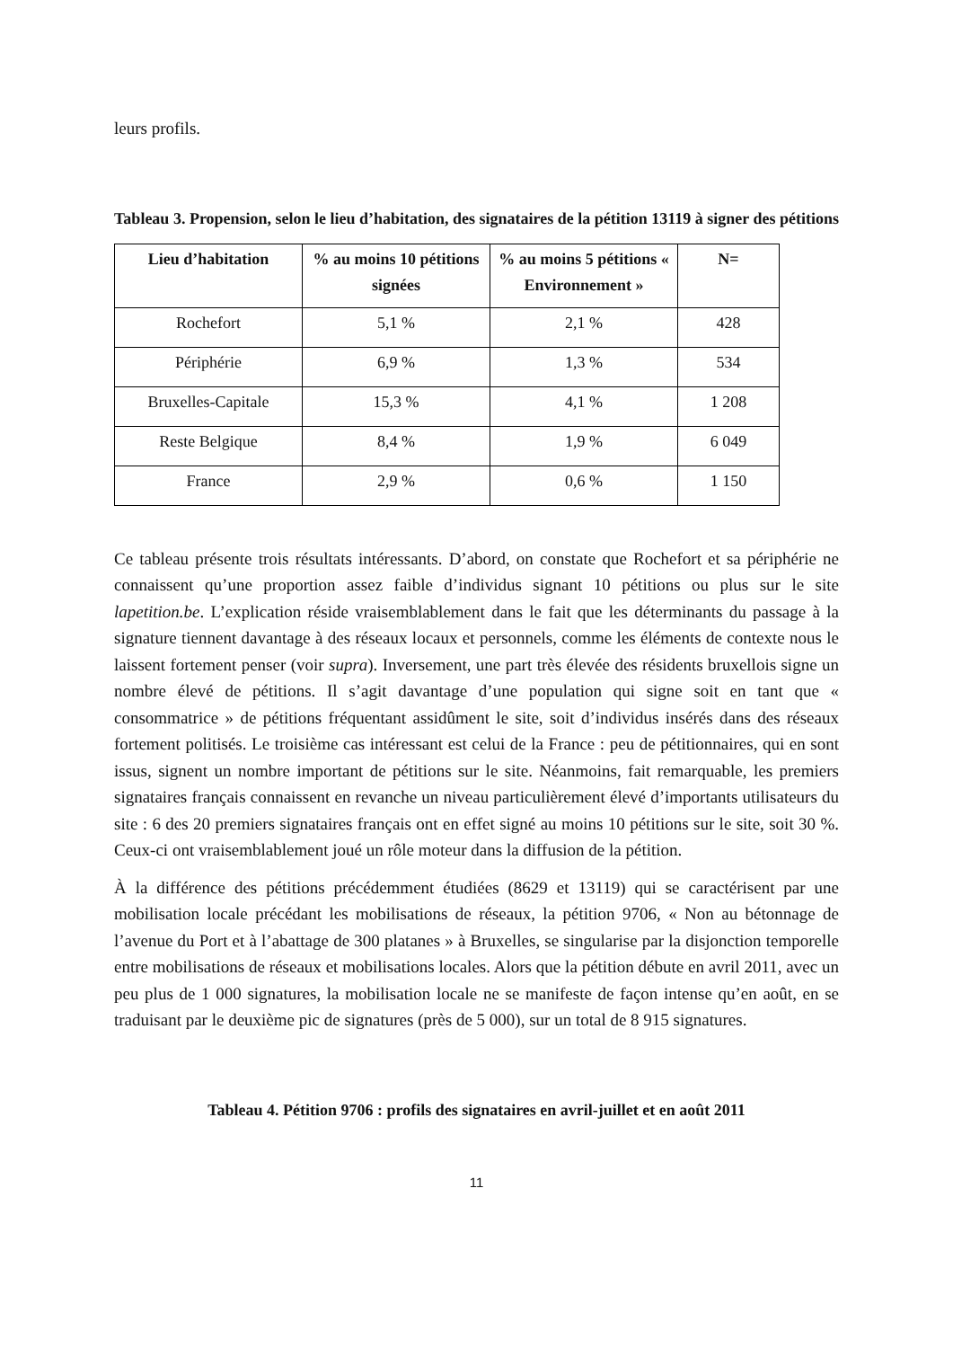leurs profils.
Tableau 3. Propension, selon le lieu d’habitation, des signataires de la pétition 13119 à signer des pétitions
| Lieu d’habitation | % au moins 10 pétitions signées | % au moins 5 pétitions « Environnement » | N= |
| --- | --- | --- | --- |
| Rochefort | 5,1 % | 2,1 % | 428 |
| Périphérie | 6,9 % | 1,3 % | 534 |
| Bruxelles-Capitale | 15,3 % | 4,1 % | 1 208 |
| Reste Belgique | 8,4 % | 1,9 % | 6 049 |
| France | 2,9 % | 0,6 % | 1 150 |
Ce tableau présente trois résultats intéressants. D’abord, on constate que Rochefort et sa périphérie ne connaissent qu’une proportion assez faible d’individus signant 10 pétitions ou plus sur le site lapetition.be. L’explication réside vraisemblablement dans le fait que les déterminants du passage à la signature tiennent davantage à des réseaux locaux et personnels, comme les éléments de contexte nous le laissent fortement penser (voir supra). Inversement, une part très élevée des résidents bruxellois signe un nombre élevé de pétitions. Il s’agit davantage d’une population qui signe soit en tant que « consommatrice » de pétitions fréquentant assidûment le site, soit d’individus insérés dans des réseaux fortement politisés. Le troisième cas intéressant est celui de la France : peu de pétitionnaires, qui en sont issus, signent un nombre important de pétitions sur le site. Néanmoins, fait remarquable, les premiers signataires français connaissent en revanche un niveau particulièrement élevé d’importants utilisateurs du site : 6 des 20 premiers signataires français ont en effet signé au moins 10 pétitions sur le site, soit 30 %. Ceux-ci ont vraisemblablement joué un rôle moteur dans la diffusion de la pétition.
À la différence des pétitions précédemment étudiées (8629 et 13119) qui se caractérisent par une mobilisation locale précédant les mobilisations de réseaux, la pétition 9706, « Non au bétonnage de l’avenue du Port et à l’abattage de 300 platanes » à Bruxelles, se singularise par la disjonction temporelle entre mobilisations de réseaux et mobilisations locales. Alors que la pétition débute en avril 2011, avec un peu plus de 1 000 signatures, la mobilisation locale ne se manifeste de façon intense qu’en août, en se traduisant par le deuxième pic de signatures (près de 5 000), sur un total de 8 915 signatures.
Tableau 4. Pétition 9706 : profils des signataires en avril-juillet et en août 2011
11